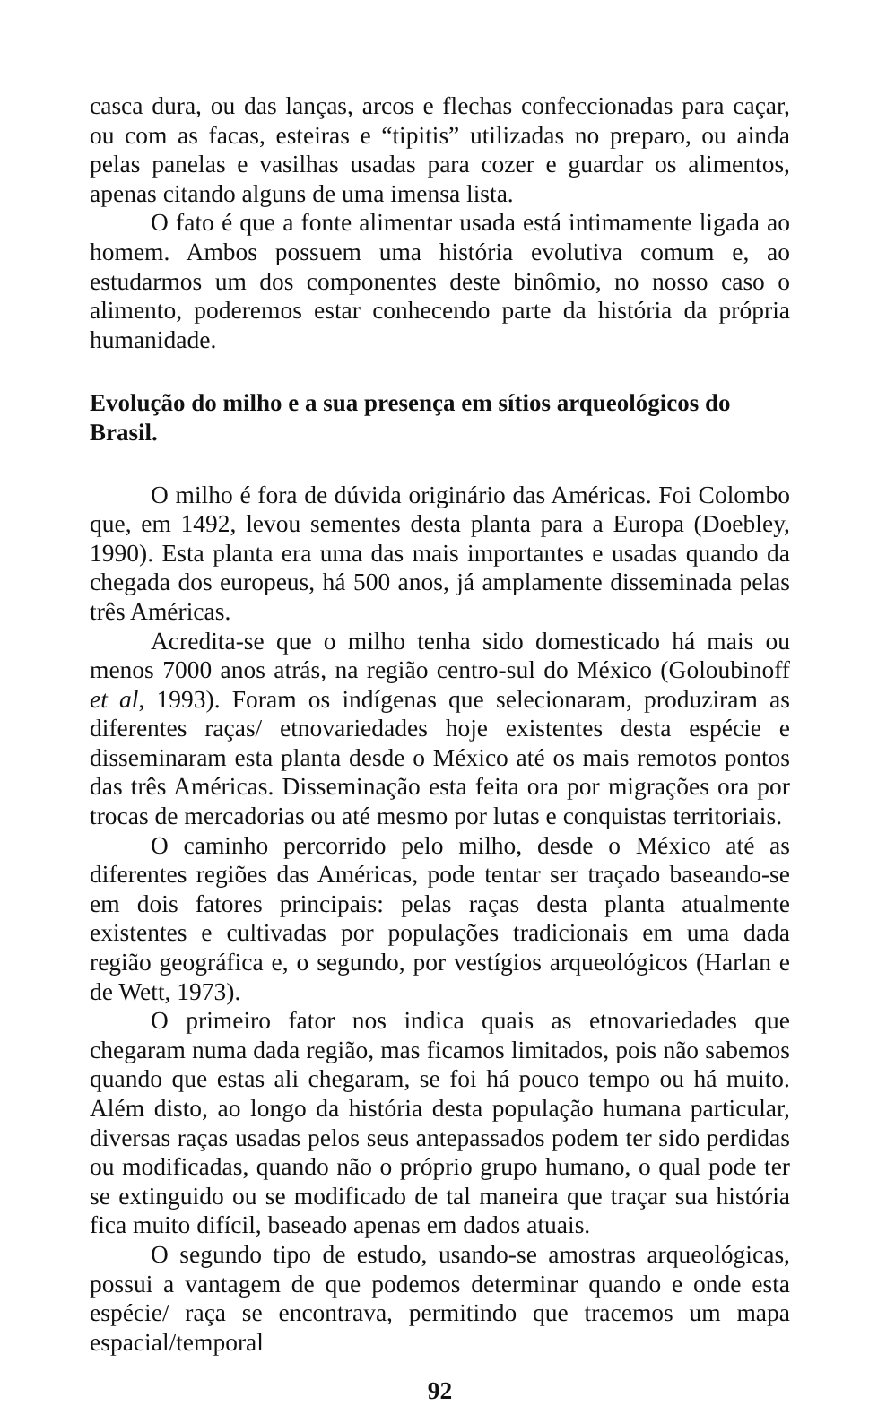casca dura, ou das lanças, arcos e flechas confeccionadas para caçar, ou com as facas, esteiras e “tipitis” utilizadas no preparo, ou ainda pelas panelas e vasilhas usadas para cozer e guardar os alimentos, apenas citando alguns de uma imensa lista.
O fato é que a fonte alimentar usada está intimamente ligada ao homem. Ambos possuem uma história evolutiva comum e, ao estudarmos um dos componentes deste binômio, no nosso caso o alimento, poderemos estar conhecendo parte da história da própria humanidade.
Evolução do milho e a sua presença em sítios arqueológicos do Brasil.
O milho é fora de dúvida originário das Américas. Foi Colombo que, em 1492, levou sementes desta planta para a Europa (Doebley, 1990). Esta planta era uma das mais importantes e usadas quando da chegada dos europeus, há 500 anos, já amplamente disseminada pelas três Américas.
Acredita-se que o milho tenha sido domesticado há mais ou menos 7000 anos atrás, na região centro-sul do México (Goloubinoff et al, 1993). Foram os indígenas que selecionaram, produziram as diferentes raças/ etnovariedades hoje existentes desta espécie e disseminaram esta planta desde o México até os mais remotos pontos das três Américas. Disseminação esta feita ora por migrações ora por trocas de mercadorias ou até mesmo por lutas e conquistas territoriais.
O caminho percorrido pelo milho, desde o México até as diferentes regiões das Américas, pode tentar ser traçado baseando-se em dois fatores principais: pelas raças desta planta atualmente existentes e cultivadas por populações tradicionais em uma dada região geográfica e, o segundo, por vestígios arqueológicos (Harlan e de Wett, 1973).
O primeiro fator nos indica quais as etnovariedades que chegaram numa dada região, mas ficamos limitados, pois não sabemos quando que estas ali chegaram, se foi há pouco tempo ou há muito. Além disto, ao longo da história desta população humana particular, diversas raças usadas pelos seus antepassados podem ter sido perdidas ou modificadas, quando não o próprio grupo humano, o qual pode ter se extinguido ou se modificado de tal maneira que traçar sua história fica muito difícil, baseado apenas em dados atuais.
O segundo tipo de estudo, usando-se amostras arqueológicas, possui a vantagem de que podemos determinar quando e onde esta espécie/ raça se encontrava, permitindo que tracemos um mapa espacial/temporal
92